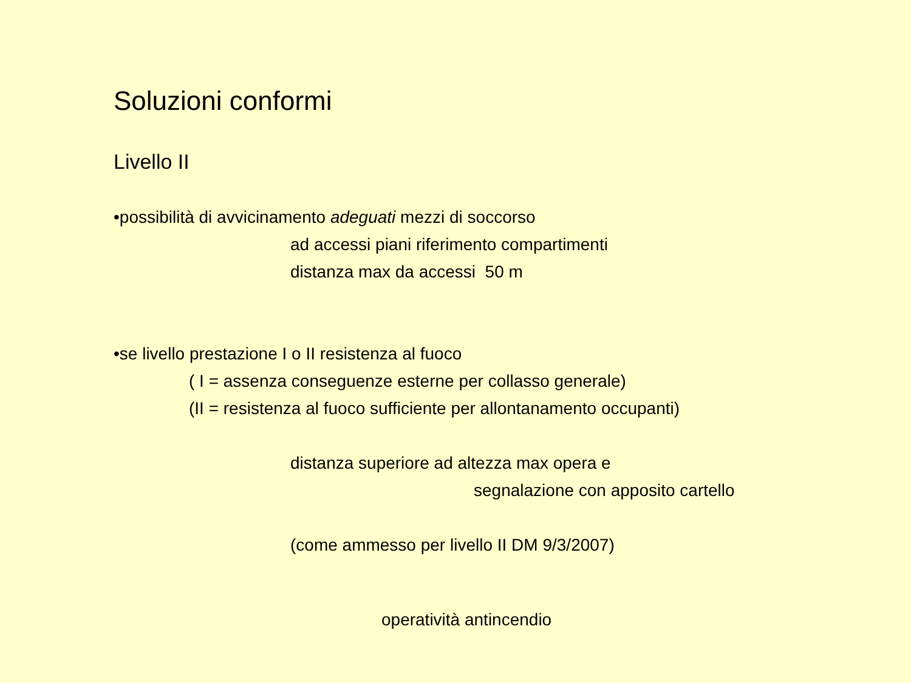Soluzioni conformi
Livello II
•possibilità di avvicinamento adeguati mezzi di soccorso
ad accessi piani riferimento compartimenti
distanza max da accessi 50 m
•se livello prestazione I o II resistenza al fuoco
( I = assenza conseguenze esterne per collasso generale)
(II = resistenza al fuoco sufficiente per allontanamento occupanti)
distanza superiore ad altezza max opera e
segnalazione con apposito cartello
(come ammesso per livello II DM 9/3/2007)
operatività antincendio